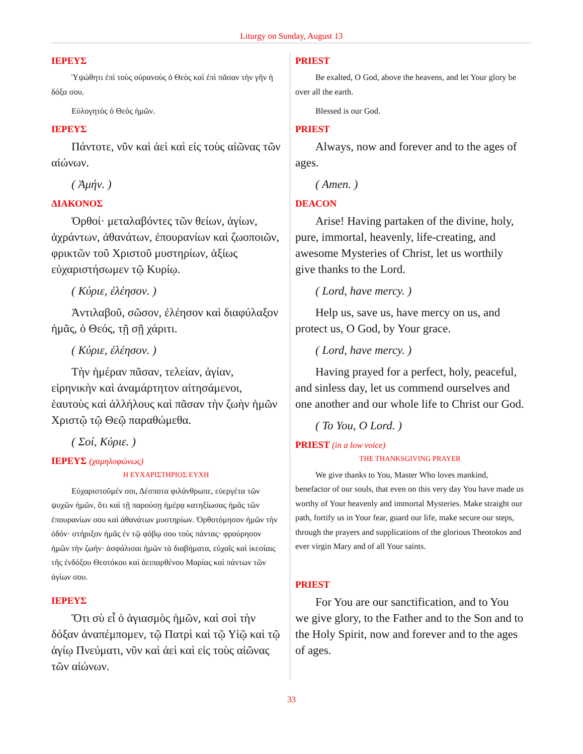Liturgy on Sunday, August 13
ΙΕΡΕΥΣ
Ὑψώθητι ἐπὶ τοὺς οὐρανοὺς ὁ Θεὸς καὶ ἐπὶ πᾶσαν τὴν γῆν ἡ δόξα σου.
Εὐλογητὸς ὁ Θεὸς ἡμῶν.
ΙΕΡΕΥΣ
Πάντοτε, νῦν καὶ ἀεὶ καὶ εἰς τοὺς αἰῶνας τῶν αἰώνων.
( Ἀμήν. )
ΔΙΑΚΟΝΟΣ
Ὀρθοί· μεταλαβόντες τῶν θείων, ἁγίων, ἀχράντων, ἀθανάτων, ἐπουρανίων καὶ ζωοποιῶν, φρικτῶν τοῦ Χριστοῦ μυστηρίων, ἀξίως εὐχαριστήσωμεν τῷ Κυρίῳ.
( Κύριε, ἐλέησον. )
Ἀντιλαβοῦ, σῶσον, ἐλέησον καὶ διαφύλαξον ἡμᾶς, ὁ Θεός, τῇ σῇ χάριτι.
( Κύριε, ἐλέησον. )
Τὴν ἡμέραν πᾶσαν, τελείαν, ἁγίαν, εἰρηνικὴν καὶ ἀναμάρτητον αἰτησάμενοι, ἑαυτοὺς καὶ ἀλλήλους καὶ πᾶσαν τὴν ζωὴν ἡμῶν Χριστῷ τῷ Θεῷ παραθώμεθα.
( Σοί, Κύριε. )
ΙΕΡΕΥΣ (χαμηλοφώνως)
Η ΕΥΧΑΡΙΣΤΗΡΙΟΣ ΕΥΧΗ
Εὐχαριστοῦμέν σοι, Δέσποτα φιλάνθρωπε, εὐεργέτα τῶν ψυχῶν ἡμῶν, ὅτι καὶ τῇ παρούσῃ ἡμέρᾳ κατηξίωσας ἡμᾶς τῶν ἐπουρανίων σου καὶ ἀθανάτων μυστηρίων. Ὀρθοτόμησον ἡμῶν τὴν ὁδόν· στήριξον ἡμᾶς ἐν τῷ φόβῳ σου τοὺς πάντας· φρούρησον ἡμῶν τὴν ζωήν· ἀσφάλισαι ἡμῶν τὰ διαβήματα, εὐχαῖς καὶ ἱκεσίαις τῆς ἐνδόξου Θεοτόκου καὶ ἀειπαρθένου Μαρίας καὶ πάντων τῶν ἁγίων σου.
ΙΕΡΕΥΣ
Ὅτι σὺ εἶ ὁ ἁγιασμὸς ἡμῶν, καὶ σοὶ τὴν δόξαν ἀναπέμπομεν, τῷ Πατρὶ καὶ τῷ Υἱῷ καὶ τῷ ἁγίῳ Πνεύματι, νῦν καὶ ἀεὶ καὶ εἰς τοὺς αἰῶνας τῶν αἰώνων.
PRIEST
Be exalted, O God, above the heavens, and let Your glory be over all the earth.
Blessed is our God.
PRIEST
Always, now and forever and to the ages of ages.
( Amen. )
DEACON
Arise! Having partaken of the divine, holy, pure, immortal, heavenly, life-creating, and awesome Mysteries of Christ, let us worthily give thanks to the Lord.
( Lord, have mercy. )
Help us, save us, have mercy on us, and protect us, O God, by Your grace.
( Lord, have mercy. )
Having prayed for a perfect, holy, peaceful, and sinless day, let us commend ourselves and one another and our whole life to Christ our God.
( To You, O Lord. )
PRIEST (in a low voice)
THE THANKSGIVING PRAYER
We give thanks to You, Master Who loves mankind, benefactor of our souls, that even on this very day You have made us worthy of Your heavenly and immortal Mysteries. Make straight our path, fortify us in Your fear, guard our life, make secure our steps, through the prayers and supplications of the glorious Theotokos and ever virgin Mary and of all Your saints.
PRIEST
For You are our sanctification, and to You we give glory, to the Father and to the Son and to the Holy Spirit, now and forever and to the ages of ages.
33